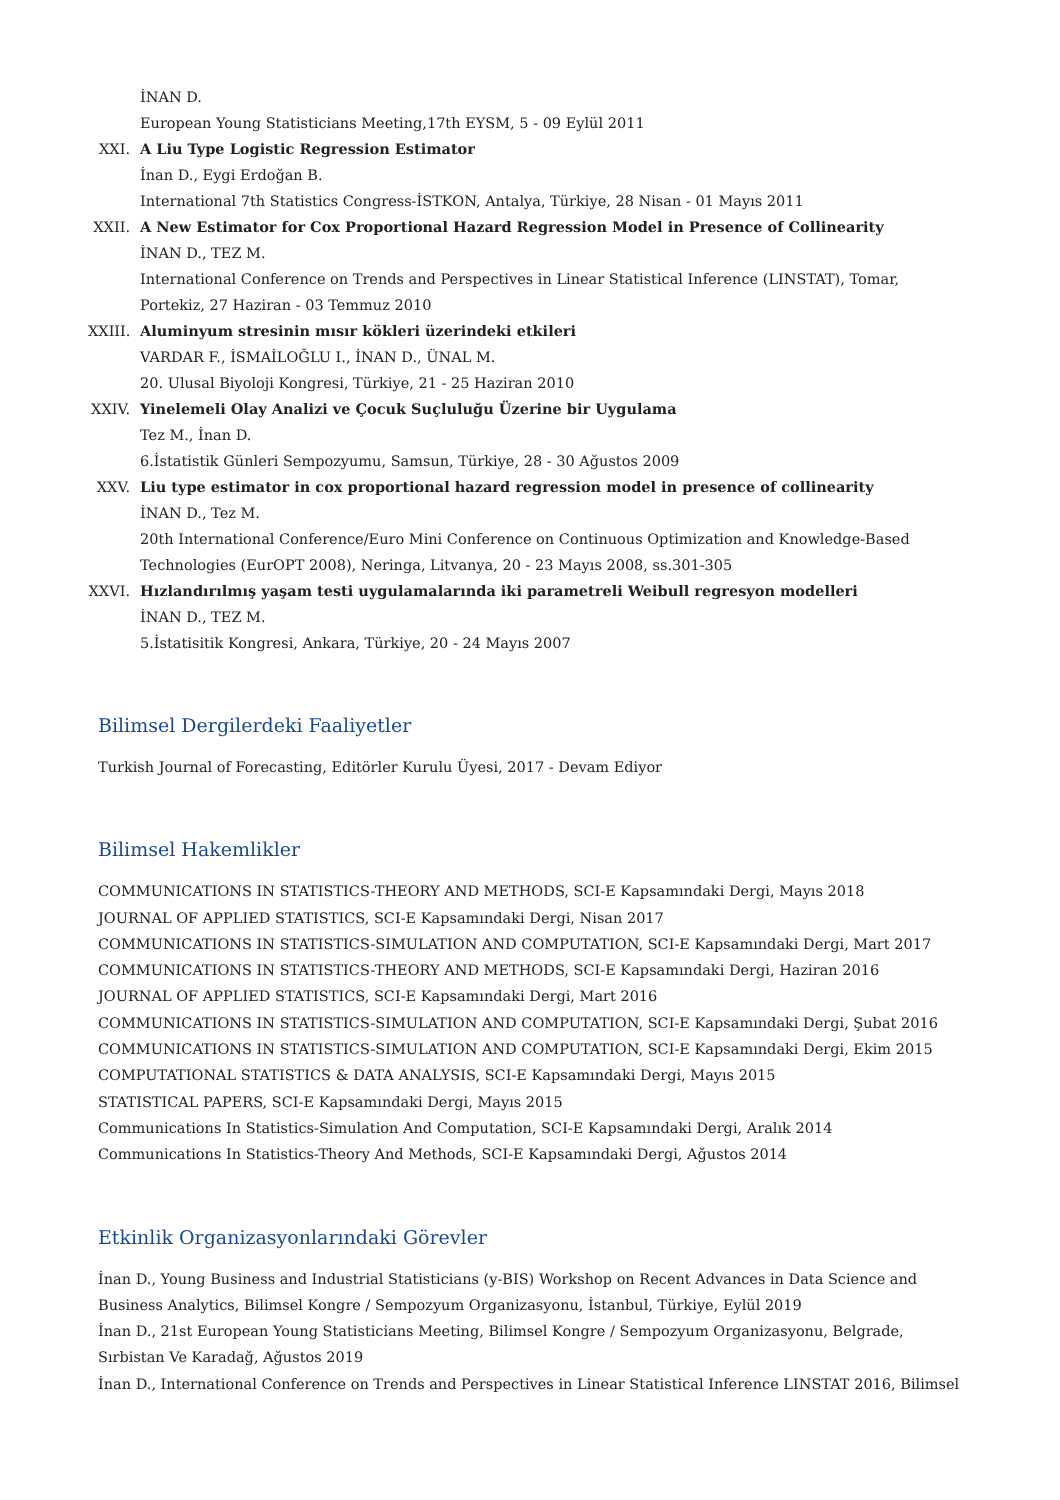İNAN D.
European Young Statisticians Meeting,17th EYSM, 5 - 09 Eylül 2011
XXI. A Liu Type Logistic Regression Estimator
İnan D., Eygi Erdoğan B.
International 7th Statistics Congress-İSTKON, Antalya, Türkiye, 28 Nisan - 01 Mayıs 2011
XXII.
A New Estimator for Cox Proportional Hazard Regression Model in Presence of Collinearity
İNAN D., TEZ M.
International Conference on Trends and Perspectives in Linear Statistical Inference (LINSTAT), Tomar, Portekiz, 27 Haziran - 03 Temmuz 2010
XXIII.
Aluminyum stresinin mısır kökleri üzerindeki etkileri
VARDAR F., İSMAİLOĞLU I., İNAN D., ÜNAL M.
20. Ulusal Biyoloji Kongresi, Türkiye, 21 - 25 Haziran 2010
XXIV.
Yinelemeli Olay Analizi ve Çocuk Suçluluğu Üzerine bir Uygulama
Tez M., İnan D.
6.İstatistik Günleri Sempozyumu, Samsun, Türkiye, 28 - 30 Ağustos 2009
XXV. Liu type estimator in cox proportional hazard regression model in presence of collinearity
İNAN D., Tez M.
20th International Conference/Euro Mini Conference on Continuous Optimization and Knowledge-Based Technologies (EurOPT 2008), Neringa, Litvanya, 20 - 23 Mayıs 2008, ss.301-305
XXVI.
Hızlandırılmış yaşam testi uygulamalarında iki parametreli Weibull regresyon modelleri
İNAN D., TEZ M.
5.İstatisitik Kongresi, Ankara, Türkiye, 20 - 24 Mayıs 2007
Bilimsel Dergilerdeki Faaliyetler
Turkish Journal of Forecasting, Editörler Kurulu Üyesi, 2017 - Devam Ediyor
Bilimsel Hakemlikler
COMMUNICATIONS IN STATISTICS-THEORY AND METHODS, SCI-E Kapsamındaki Dergi, Mayıs 2018
JOURNAL OF APPLIED STATISTICS, SCI-E Kapsamındaki Dergi, Nisan 2017
COMMUNICATIONS IN STATISTICS-SIMULATION AND COMPUTATION, SCI-E Kapsamındaki Dergi, Mart 2017
COMMUNICATIONS IN STATISTICS-THEORY AND METHODS, SCI-E Kapsamındaki Dergi, Haziran 2016
JOURNAL OF APPLIED STATISTICS, SCI-E Kapsamındaki Dergi, Mart 2016
COMMUNICATIONS IN STATISTICS-SIMULATION AND COMPUTATION, SCI-E Kapsamındaki Dergi, Şubat 2016
COMMUNICATIONS IN STATISTICS-SIMULATION AND COMPUTATION, SCI-E Kapsamındaki Dergi, Ekim 2015
COMPUTATIONAL STATISTICS & DATA ANALYSIS, SCI-E Kapsamındaki Dergi, Mayıs 2015
STATISTICAL PAPERS, SCI-E Kapsamındaki Dergi, Mayıs 2015
Communications In Statistics-Simulation And Computation, SCI-E Kapsamındaki Dergi, Aralık 2014
Communications In Statistics-Theory And Methods, SCI-E Kapsamındaki Dergi, Ağustos 2014
Etkinlik Organizasyonlarındaki Görevler
İnan D., Young Business and Industrial Statisticians (y-BIS) Workshop on Recent Advances in Data Science and Business Analytics, Bilimsel Kongre / Sempozyum Organizasyonu, İstanbul, Türkiye, Eylül 2019
İnan D., 21st European Young Statisticians Meeting, Bilimsel Kongre / Sempozyum Organizasyonu, Belgrade, Sırbistan Ve Karadağ, Ağustos 2019
İnan D., International Conference on Trends and Perspectives in Linear Statistical Inference LINSTAT 2016, Bilimsel